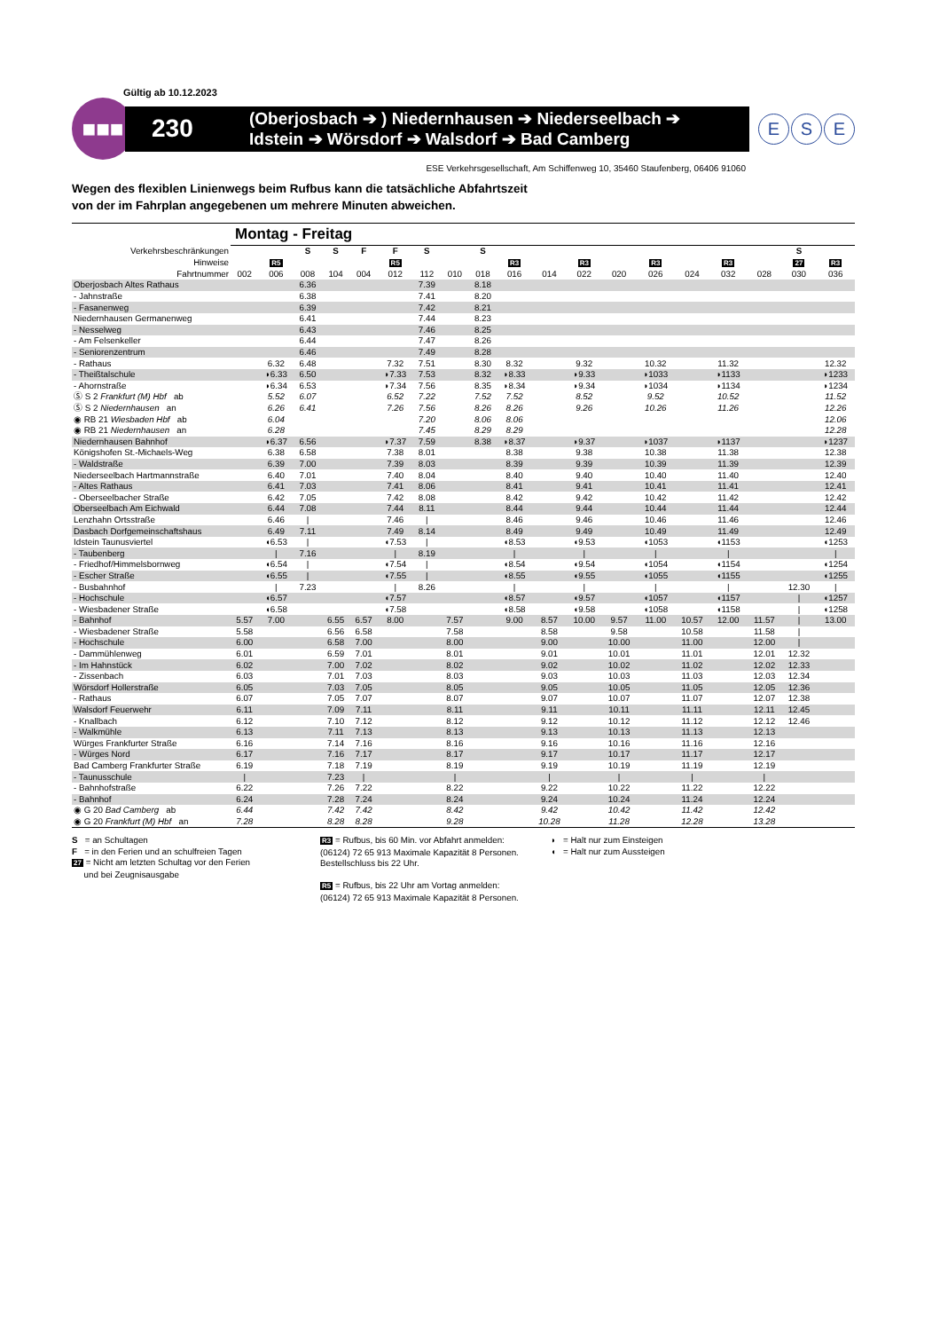Gültig ab 10.12.2023
■■■
230
(Oberjosbach ➔ ) Niedernhausen ➔ Niederseelbach ➔
Idstein ➔ Wörsdorf ➔ Walsdorf ➔ Bad Camberg
E S E
ESE Verkehrsgesellschaft, Am Schiffenweg 10, 35460 Staufenberg, 06406 91060
Wegen des flexiblen Linienwegs beim Rufbus kann die tatsächliche Abfahrtszeit
von der im Fahrplan angegebenen um mehrere Minuten abweichen.
| | Montag - Freitag | | | | | | | | | | | | | | | | | | |
| Verkehrsbeschränkungen | | | S | S | F | F | S | | S | | | | | | | | | S | |
| Hinweise | | R5 | | | | R5 | | | | R3 | | R3 | | R3 | | R3 | | 27 | R3 |
| Fahrtnummer | 002 | 006 | 008 | 104 | 004 | 012 | 112 | 010 | 018 | 016 | 014 | 022 | 020 | 026 | 024 | 032 | 028 | 030 | 036 |
| Oberjosbach Altes Rathaus | | | 6.36 | | | | 7.39 | | 8.18 | | | | | | | | | | |
| - Jahnstraße | | | 6.38 | | | | 7.41 | | 8.20 | | | | | | | | | | |
| - Fasanenweg | | | 6.39 | | | | 7.42 | | 8.21 | | | | | | | | | | |
| Niedernhausen Germanenweg | | | 6.41 | | | | 7.44 | | 8.23 | | | | | | | | | | |
| - Nesselweg | | | 6.43 | | | | 7.46 | | 8.25 | | | | | | | | | | |
| - Am Felsenkeller | | | 6.44 | | | | 7.47 | | 8.26 | | | | | | | | | | |
| - Seniorenzentrum | | | 6.46 | | | | 7.49 | | 8.28 | | | | | | | | | | |
| - Rathaus | | 6.32 | 6.48 | | | 7.32 | 7.51 | | 8.30 | 8.32 | | 9.32 | | 10.32 | | 11.32 | | | 12.32 |
| - Theißtalschule | | ◗6.33 | 6.50 | | | ◗7.33 | 7.53 | | 8.32 | ◗8.33 | | ◗9.33 | | ◗1033 | | ◗1133 | | | ◗1233 |
| - Ahornstraße | | ◗6.34 | 6.53 | | | ◗7.34 | 7.56 | | 8.35 | ◗8.34 | | ◗9.34 | | ◗1034 | | ◗1134 | | | ◗1234 |
| Ⓢ S 2 Frankfurt (M) Hbf ab | | 5.52 | 6.07 | | | 6.52 | 7.22 | | 7.52 | 7.52 | | 8.52 | | 9.52 | | 10.52 | | | 11.52 |
| Ⓢ S 2 Niedernhausen an | | 6.26 | 6.41 | | | 7.26 | 7.56 | | 8.26 | 8.26 | | 9.26 | | 10.26 | | 11.26 | | | 12.26 |
| ◉ RB 21 Wiesbaden Hbf ab | | 6.04 | | | | | 7.20 | | 8.06 | 8.06 | | | | | | | | | 12.06 |
| ◉ RB 21 Niedernhausen an | | 6.28 | | | | | 7.45 | | 8.29 | 8.29 | | | | | | | | | 12.28 |
| Niedernhausen Bahnhof | | ◗6.37 | 6.56 | | | ◗7.37 | 7.59 | | 8.38 | ◗8.37 | | ◗9.37 | | ◗1037 | | ◗1137 | | | ◗1237 |
| Königshofen St.-Michaels-Weg | | 6.38 | 6.58 | | | 7.38 | 8.01 | | | 8.38 | | 9.38 | | 10.38 | | 11.38 | | | 12.38 |
| - Waldstraße | | 6.39 | 7.00 | | | 7.39 | 8.03 | | | 8.39 | | 9.39 | | 10.39 | | 11.39 | | | 12.39 |
| Niederseelbach Hartmannstraße | | 6.40 | 7.01 | | | 7.40 | 8.04 | | | 8.40 | | 9.40 | | 10.40 | | 11.40 | | | 12.40 |
| - Altes Rathaus | | 6.41 | 7.03 | | | 7.41 | 8.06 | | | 8.41 | | 9.41 | | 10.41 | | 11.41 | | | 12.41 |
| - Oberseelbacher Straße | | 6.42 | 7.05 | | | 7.42 | 8.08 | | | 8.42 | | 9.42 | | 10.42 | | 11.42 | | | 12.42 |
| Oberseelbach Am Eichwald | | 6.44 | 7.08 | | | 7.44 | 8.11 | | | 8.44 | | 9.44 | | 10.44 | | 11.44 | | | 12.44 |
| Lenzhahn Ortsstraße | | 6.46 | / | | | 7.46 | / | | | 8.46 | | 9.46 | | 10.46 | | 11.46 | | | 12.46 |
| Dasbach Dorfgemeinschaftshaus | | 6.49 | 7.11 | | | 7.49 | 8.14 | | | 8.49 | | 9.49 | | 10.49 | | 11.49 | | | 12.49 |
| Idstein Taunusviertel | | ◖6.53 | / | | | ◖7.53 | / | | | ◖8.53 | | ◖9.53 | | ◖1053 | | ◖1153 | | | ◖1253 |
| - Taubenberg | | / | 7.16 | | | / | 8.19 | | | / | | / | | / | | / | | | / |
| - Friedhof/Himmelsbornweg | | ◖6.54 | / | | | ◖7.54 | / | | | ◖8.54 | | ◖9.54 | | ◖1054 | | ◖1154 | | | ◖1254 |
| - Escher Straße | | ◖6.55 | / | | | ◖7.55 | / | | | ◖8.55 | | ◖9.55 | | ◖1055 | | ◖1155 | | | ◖1255 |
| - Busbahnhof | | / | 7.23 | | | / | 8.26 | | | / | | / | | / | | / | | 12.30 | / |
| - Hochschule | | ◖6.57 | | | | ◖7.57 | | | | ◖8.57 | | ◖9.57 | | ◖1057 | | ◖1157 | | / | ◖1257 |
| - Wiesbadener Straße | | ◖6.58 | | | | ◖7.58 | | | | ◖8.58 | | ◖9.58 | | ◖1058 | | ◖1158 | | / | ◖1258 |
| - Bahnhof | 5.57 | 7.00 | | 6.55 | 6.57 | 8.00 | | 7.57 | | 9.00 | 8.57 | 10.00 | 9.57 | 11.00 | 10.57 | 12.00 | 11.57 | / | 13.00 |
| - Wiesbadener Straße | 5.58 | | | 6.56 | 6.58 | | | 7.58 | | | 8.58 | | 9.58 | | 10.58 | | 11.58 | / | |
| - Hochschule | 6.00 | | | 6.58 | 7.00 | | | 8.00 | | | 9.00 | | 10.00 | | 11.00 | | 12.00 | / | |
| - Dammühlenweg | 6.01 | | | 6.59 | 7.01 | | | 8.01 | | | 9.01 | | 10.01 | | 11.01 | | 12.01 | 12.32 | |
| - Im Hahnstück | 6.02 | | | 7.00 | 7.02 | | | 8.02 | | | 9.02 | | 10.02 | | 11.02 | | 12.02 | 12.33 | |
| - Zissenbach | 6.03 | | | 7.01 | 7.03 | | | 8.03 | | | 9.03 | | 10.03 | | 11.03 | | 12.03 | 12.34 | |
| Wörsdorf Hollerstraße | 6.05 | | | 7.03 | 7.05 | | | 8.05 | | | 9.05 | | 10.05 | | 11.05 | | 12.05 | 12.36 | |
| - Rathaus | 6.07 | | | 7.05 | 7.07 | | | 8.07 | | | 9.07 | | 10.07 | | 11.07 | | 12.07 | 12.38 | |
| Walsdorf Feuerwehr | 6.11 | | | 7.09 | 7.11 | | | 8.11 | | | 9.11 | | 10.11 | | 11.11 | | 12.11 | 12.45 | |
| - Knallbach | 6.12 | | | 7.10 | 7.12 | | | 8.12 | | | 9.12 | | 10.12 | | 11.12 | | 12.12 | 12.46 | |
| - Walkmühle | 6.13 | | | 7.11 | 7.13 | | | 8.13 | | | 9.13 | | 10.13 | | 11.13 | | 12.13 | | |
| Würges Frankfurter Straße | 6.16 | | | 7.14 | 7.16 | | | 8.16 | | | 9.16 | | 10.16 | | 11.16 | | 12.16 | | |
| - Würges Nord | 6.17 | | | 7.16 | 7.17 | | | 8.17 | | | 9.17 | | 10.17 | | 11.17 | | 12.17 | | |
| Bad Camberg Frankfurter Straße | 6.19 | | | 7.18 | 7.19 | | | 8.19 | | | 9.19 | | 10.19 | | 11.19 | | 12.19 | | |
| - Taunusschule | / | | | 7.23 | / | | | / | | | / | | / | | / | | / | | |
| - Bahnhofstraße | 6.22 | | | 7.26 | 7.22 | | | 8.22 | | | 9.22 | | 10.22 | | 11.22 | | 12.22 | | |
| - Bahnhof | 6.24 | | | 7.28 | 7.24 | | | 8.24 | | | 9.24 | | 10.24 | | 11.24 | | 12.24 | | |
| ◉ G 20 Bad Camberg ab | 6.44 | | | 7.42 | 7.42 | | | 8.42 | | | 9.42 | | 10.42 | | 11.42 | | 12.42 | | |
| ◉ G 20 Frankfurt (M) Hbf an | 7.28 | | | 8.28 | 8.28 | | | 9.28 | | | 10.28 | | 11.28 | | 12.28 | | 13.28 | | |
S = an Schultagen
F = in den Ferien und an schulfreien Tagen
27 = Nicht am letzten Schultag vor den Ferien
und bei Zeugnisausgabe
R3 = Rufbus, bis 60 Min. vor Abfahrt anmelden: (06124) 72 65 913 Maximale Kapazität 8 Personen. Bestellschluss bis 22 Uhr.
R5 = Rufbus, bis 22 Uhr am Vortag anmelden: (06124) 72 65 913 Maximale Kapazität 8 Personen.
◗ = Halt nur zum Einsteigen
◖ = Halt nur zum Aussteigen